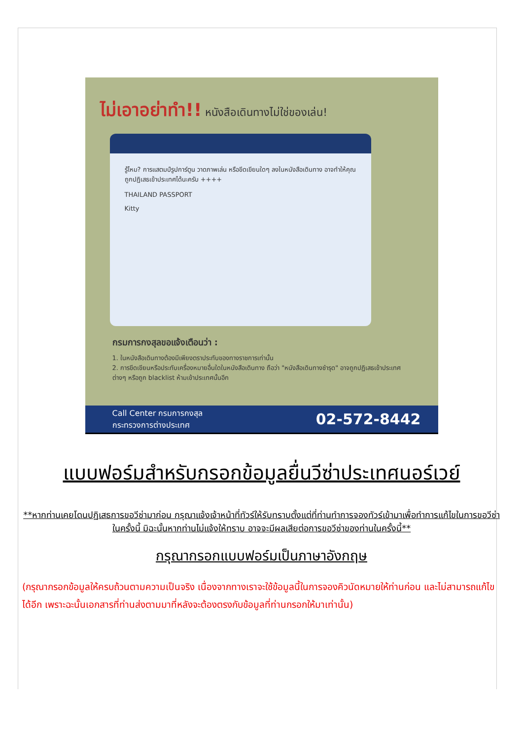ไม่เอาอย่าทำ!! หนังสือเดินทางไม่ใช่ของเล่น!
รู้ไหม? การแสตมป์รูปการ์ตูน วาดภาพเล่น หรือขีดเขียนใดๆ ลงในหนังสือเดินทาง อาจทำให้คุณถูกปฏิเสธเข้าประเทศได้นะครับ ++++
THAILAND PASSPORT
Kitty
กรมการกงสุลขอแจ้งเตือนว่า :
1. ในหนังสือเดินทางต้องมีเพียงตราประทับของทางราชการเท่านั้น
2. การขีดเขียนหรือประทับเครื่องหมายอื่นใดในหนังสือเดินทาง ถือว่า "หนังสือเดินทางชำรุด" อาจถูกปฏิเสธเข้าประเทศต่างๆ หรือถูก blacklist ห้ามเข้าประเทศนั้นอีก
Call Center กรมการกงสุล
กระทรวงการต่างประเทศ
02-572-8442
แบบฟอร์มสำหรับกรอกข้อมูลยื่นวีซ่าประเทศนอร์เวย์
**หากท่านเคยโดนปฏิเสธการขอวีซ่ามาก่อน กรุณาแจ้งเจ้าหน้าที่ทัวร์ให้รับทราบตั้งแต่ที่ท่านทำการจองทัวร์เข้ามาเพื่อทำการแก้ไขในการขอวีซ่าในครั้งนี้ มิฉะนั้นหากท่านไม่แจ้งให้ทราบ อาจจะมีผลเสียต่อการขอวีซ่าของท่านในครั้งนี้**
กรุณากรอกแบบฟอร์มเป็นภาษาอังกฤษ
(กรุณากรอกข้อมูลให้ครบถ้วนตามความเป็นจริง เนื่องจากทางเราจะใช้ข้อมูลนี้ในการจองคิวนัดหมายให้ท่านก่อน และไม่สามารถแก้ไขได้อีก เพราะฉะนั้นเอกสารที่ท่านส่งตามมาที่หลังจะต้องตรงกับข้อมูลที่ท่านกรอกให้มาเท่านั้น)